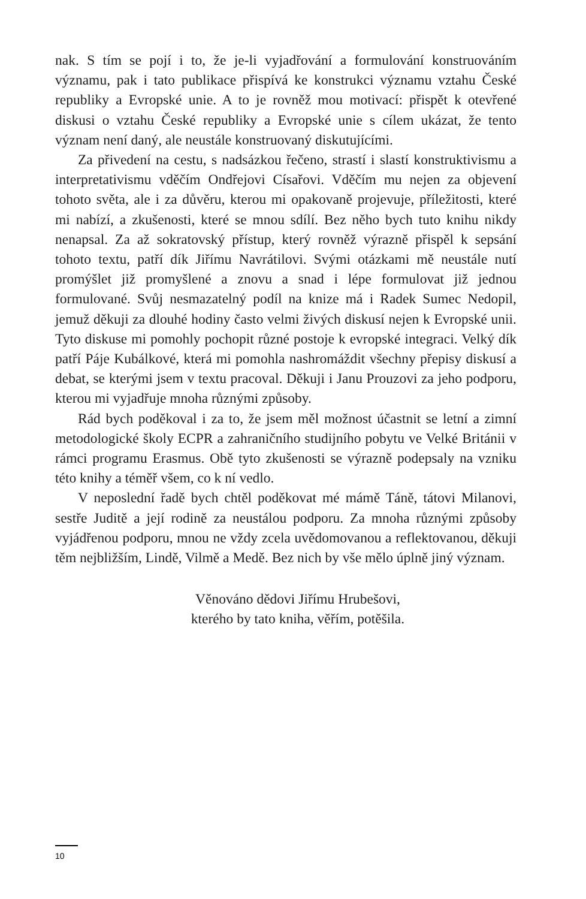nak. S tím se pojí i to, že je-li vyjadřování a formulování konstruováním významu, pak i tato publikace přispívá ke konstrukci významu vztahu České republiky a Evropské unie. A to je rovněž mou motivací: přispět k otevřené diskusi o vztahu České republiky a Evropské unie s cílem ukázat, že tento význam není daný, ale neustále konstruovaný diskutujícími.
Za přivedení na cestu, s nadsázkou řečeno, strastí i slastí konstruktivismu a interpretativismu vděčím Ondřejovi Císařovi. Vděčím mu nejen za objevení tohoto světa, ale i za důvěru, kterou mi opakovaně projevuje, příležitosti, které mi nabízí, a zkušenosti, které se mnou sdílí. Bez něho bych tuto knihu nikdy nenapsal. Za až sokratovský přístup, který rovněž výrazně přispěl k sepsání tohoto textu, patří dík Jiřímu Navrátilovi. Svými otázkami mě neustále nutí promýšlet již promyšlené a znovu a snad i lépe formulovat již jednou formulované. Svůj nesmazatelný podíl na knize má i Radek Sumec Nedopil, jemuž děkuji za dlouhé hodiny často velmi živých diskusí nejen k Evropské unii. Tyto diskuse mi pomohly pochopit různé postoje k evropské integraci. Velký dík patří Páje Kubálkové, která mi pomohla nashromáždit všechny přepisy diskusí a debat, se kterými jsem v textu pracoval. Děkuji i Janu Prouzovi za jeho podporu, kterou mi vyjadřuje mnoha různými způsoby.
Rád bych poděkoval i za to, že jsem měl možnost účastnit se letní a zimní metodologické školy ECPR a zahraničního studijního pobytu ve Velké Británii v rámci programu Erasmus. Obě tyto zkušenosti se výrazně podepsaly na vzniku této knihy a téměř všem, co k ní vedlo.
V neposlední řadě bych chtěl poděkovat mé mámě Táně, tátovi Milanovi, sestře Juditě a její rodině za neustálou podporu. Za mnoha různými způsoby vyjádřenou podporu, mnou ne vždy zcela uvědomovanou a reflektovanou, děkuji těm nejbližším, Lindě, Vilmě a Medě. Bez nich by vše mělo úplně jiný význam.
Věnováno dědovi Jiřímu Hrubešovi,
kterého by tato kniha, věřím, potěšila.
10